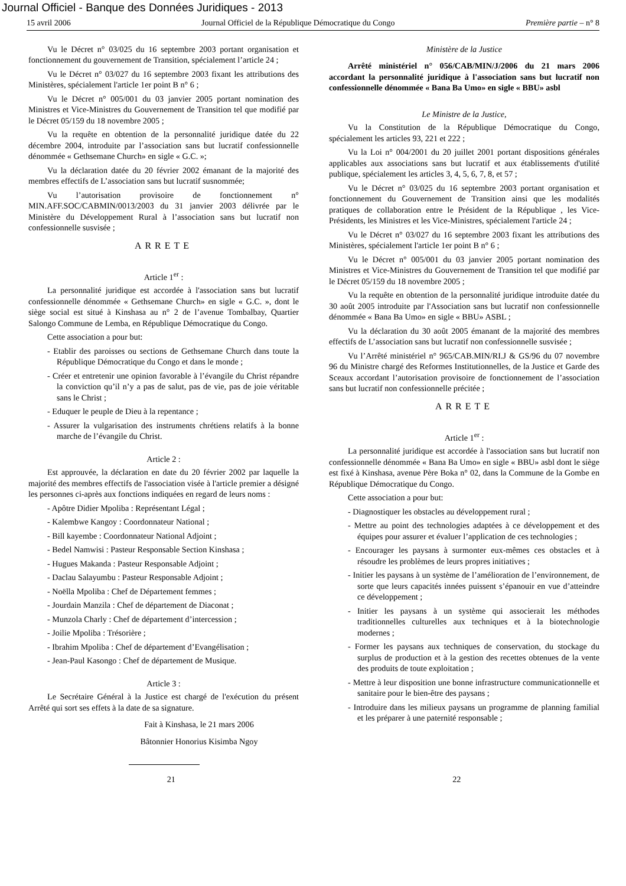Journal Officiel - Banque des Données Juridiques - 2013
15 avril 2006 Journal Officiel de la République Démocratique du Congo Première partie – n° 8
Vu le Décret n° 03/025 du 16 septembre 2003 portant organisation et fonctionnement du gouvernement de Transition, spécialement l’article 24 ;
Vu le Décret n° 03/027 du 16 septembre 2003 fixant les attributions des Ministères, spécialement l'article 1er point B n° 6 ;
Vu le Décret n° 005/001 du 03 janvier 2005 portant nomination des Ministres et Vice-Ministres du Gouvernement de Transition tel que modifié par le Décret 05/159 du 18 novembre 2005 ;
Vu la requête en obtention de la personnalité juridique datée du 22 décembre 2004, introduite par l’association sans but lucratif confessionnelle dénommée « Gethsemane Church» en sigle « G.C. »;
Vu la déclaration datée du 20 février 2002 émanant de la majorité des membres effectifs de L’association sans but lucratif susnommée;
Vu l’autorisation provisoire de fonctionnement n° MIN.AFF.SOC/CABMIN/0013/2003 du 31 janvier 2003 délivrée par le Ministère du Développement Rural à l’association sans but lucratif non confessionnelle susvisée ;
ARRETE
Article 1<sup>er</sup> :
La personnalité juridique est accordée à l'association sans but lucratif confessionnelle dénommée « Gethsemane Church» en sigle « G.C. », dont le siège social est situé à Kinshasa au n° 2 de l’avenue Tombalbay, Quartier Salongo Commune de Lemba, en République Démocratique du Congo.
Cette association a pour but:
- Etablir des paroisses ou sections de Gethsemane Church dans toute la République Démocratique du Congo et dans le monde ;
- Créer et entretenir une opinion favorable à l’évangile du Christ répandre la conviction qu’il n’y a pas de salut, pas de vie, pas de joie véritable sans le Christ ;
- Eduquer le peuple de Dieu à la repentance ;
- Assurer la vulgarisation des instruments chrétiens relatifs à la bonne marche de l’évangile du Christ.
Article 2 :
Est approuvée, la déclaration en date du 20 février 2002 par laquelle la majorité des membres effectifs de l'association visée à l'article premier a désigné les personnes ci-après aux fonctions indiquées en regard de leurs noms :
- Apôtre Didier Mpoliba : Représentant Légal ;
- Kalembwe Kangoy : Coordonnateur National ;
- Bill kayembe : Coordonnateur National Adjoint ;
- Bedel Namwisi : Pasteur Responsable Section Kinshasa ;
- Hugues Makanda : Pasteur Responsable Adjoint ;
- Daclau Salayumbu : Pasteur Responsable Adjoint ;
- Noëlla Mpoliba : Chef de Département femmes ;
- Jourdain Manzila : Chef de département de Diaconat ;
- Munzola Charly : Chef de département d’intercession ;
- Joilie Mpoliba : Trésorière ;
- Ibrahim Mpoliba : Chef de département d’Evangélisation ;
- Jean-Paul Kasongo : Chef de département de Musique.
Article 3 :
Le Secrétaire Général à la Justice est chargé de l'exécution du présent Arrêté qui sort ses effets à la date de sa signature.
Fait à Kinshasa, le 21 mars 2006
Bâtonnier Honorius Kisimba Ngoy
Ministère de la Justice
Arrêté ministériel n° 056/CAB/MIN/J/2006 du 21 mars 2006 accordant la personnalité juridique à l'association sans but lucratif non confessionnelle dénommée « Bana Ba Umo» en sigle « BBU» asbl
Le Ministre de la Justice,
Vu la Constitution de la République Démocratique du Congo, spécialement les articles 93, 221 et 222 ;
Vu la Loi n° 004/2001 du 20 juillet 2001 portant dispositions générales applicables aux associations sans but lucratif et aux établissements d'utilité publique, spécialement les articles 3, 4, 5, 6, 7, 8, et 57 ;
Vu le Décret n° 03/025 du 16 septembre 2003 portant organisation et fonctionnement du Gouvernement de Transition ainsi que les modalités pratiques de collaboration entre le Président de la République , les Vice-Présidents, les Ministres et les Vice-Ministres, spécialement l'article 24 ;
Vu le Décret n° 03/027 du 16 septembre 2003 fixant les attributions des Ministères, spécialement l'article 1er point B n° 6 ;
Vu le Décret n° 005/001 du 03 janvier 2005 portant nomination des Ministres et Vice-Ministres du Gouvernement de Transition tel que modifié par le Décret 05/159 du 18 novembre 2005 ;
Vu la requête en obtention de la personnalité juridique introduite datée du 30 août 2005 introduite par l'Association sans but lucratif non confessionnelle dénommée « Bana Ba Umo» en sigle « BBU» ASBL ;
Vu la déclaration du 30 août 2005 émanant de la majorité des membres effectifs de L’association sans but lucratif non confessionnelle susvisée ;
Vu l’Arrêté ministériel n° 965/CAB.MIN/RI.J & GS/96 du 07 novembre 96 du Ministre chargé des Reformes Institutionnelles, de la Justice et Garde des Sceaux accordant l’autorisation provisoire de fonctionnement de l’association sans but lucratif non confessionnelle précitée ;
ARRETE
Article 1<sup>er</sup> :
La personnalité juridique est accordée à l'association sans but lucratif non confessionnelle dénommée « Bana Ba Umo» en sigle « BBU» asbl dont le siège est fixé à Kinshasa, avenue Père Boka n° 02, dans la Commune de la Gombe en République Démocratique du Congo.
Cette association a pour but:
- Diagnostiquer les obstacles au développement rural ;
- Mettre au point des technologies adaptées à ce développement et des équipes pour assurer et évaluer l’application de ces technologies ;
- Encourager les paysans à surmonter eux-mêmes ces obstacles et à résoudre les problèmes de leurs propres initiatives ;
- Initier les paysans à un système de l’amélioration de l’environnement, de sorte que leurs capacités innées puissent s’épanouir en vue d’atteindre ce développement ;
- Initier les paysans à un système qui associerait les méthodes traditionnelles culturelles aux techniques et à la biotechnologie modernes ;
- Former les paysans aux techniques de conservation, du stockage du surplus de production et à la gestion des recettes obtenues de la vente des produits de toute exploitation ;
- Mettre à leur disposition une bonne infrastructure communicationnelle et sanitaire pour le bien-être des paysans ;
- Introduire dans les milieux paysans un programme de planning familial et les préparer à une paternité responsable ;
21 22